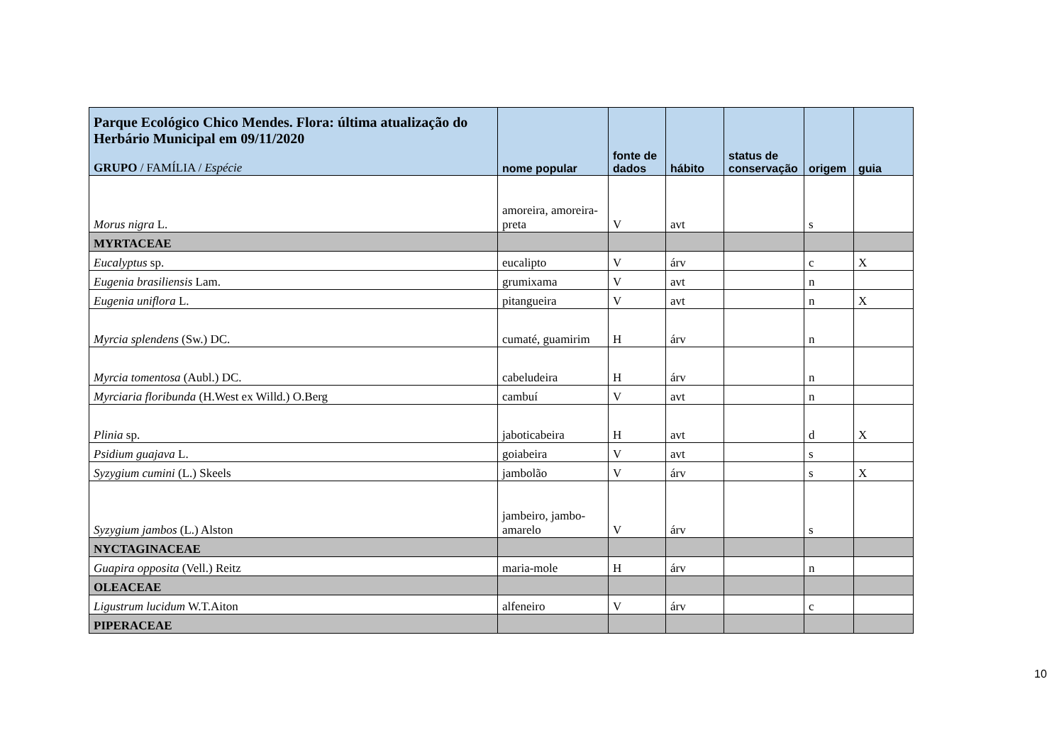| Parque Ecológico Chico Mendes. Flora: última atualização do Herbário Municipal em 09/11/2020 GRUPO / FAMÍLIA / Espécie | nome popular | fonte de dados | hábito | status de conservação | origem | guia |
| --- | --- | --- | --- | --- | --- | --- |
| Morus nigra L. | amoreira, amoreira-preta | V | avt | | s | |
| MYRTACEAE | | | | | | |
| Eucalyptus sp. | eucalipto | V | árv | | c | X |
| Eugenia brasiliensis Lam. | grumixama | V | avt | | n | |
| Eugenia uniflora L. | pitangueira | V | avt | | n | X |
| Myrcia splendens (Sw.) DC. | cumaté, guamirim | H | árv | | n | |
| Myrcia tomentosa (Aubl.) DC. | cabeludeira | H | árv | | n | |
| Myrciaria floribunda (H.West ex Willd.) O.Berg | cambuí | V | avt | | n | |
| Plinia sp. | jaboticabeira | H | avt | | d | X |
| Psidium guajava L. | goiabeira | V | avt | | s | |
| Syzygium cumini (L.) Skeels | jambolão | V | árv | | s | X |
| Syzygium jambos (L.) Alston | jambeiro, jambo-amarelo | V | árv | | s | |
| NYCTAGINACEAE | | | | | | |
| Guapira opposita (Vell.) Reitz | maria-mole | H | árv | | n | |
| OLEACEAE | | | | | | |
| Ligustrum lucidum W.T.Aiton | alfeneiro | V | árv | | c | |
| PIPERACEAE | | | | | | |
10